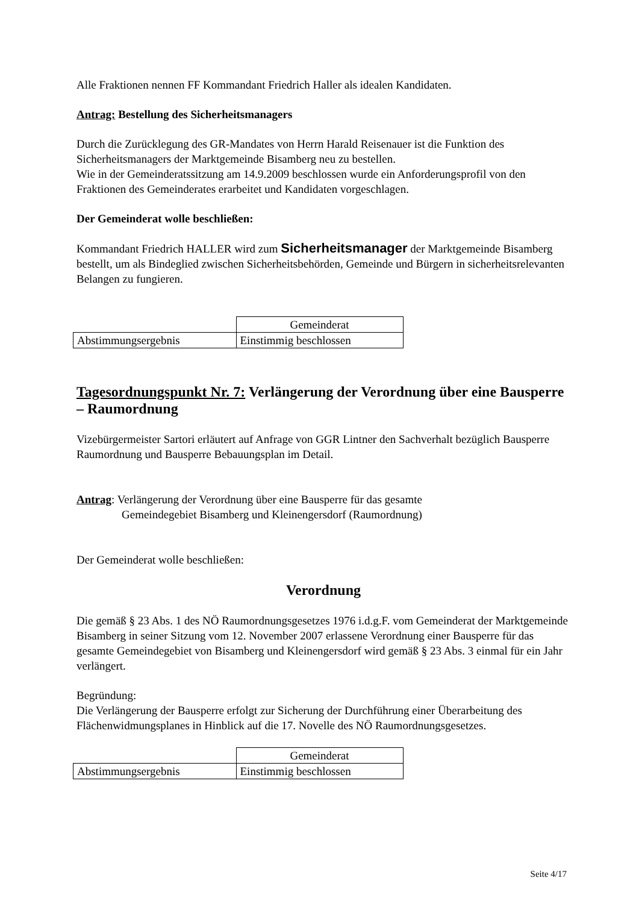Alle Fraktionen nennen FF Kommandant Friedrich Haller als idealen Kandidaten.
Antrag: Bestellung des Sicherheitsmanagers
Durch die Zurücklegung des GR-Mandates von Herrn Harald Reisenauer ist die Funktion des Sicherheitsmanagers der Marktgemeinde Bisamberg neu zu bestellen.
Wie in der Gemeinderatssitzung am 14.9.2009 beschlossen wurde ein Anforderungsprofil von den Fraktionen des Gemeinderates erarbeitet und Kandidaten vorgeschlagen.
Der Gemeinderat wolle beschließen:
Kommandant Friedrich HALLER wird zum Sicherheitsmanager der Marktgemeinde Bisamberg bestellt, um als Bindeglied zwischen Sicherheitsbehörden, Gemeinde und Bürgern in sicherheitsrelevanten Belangen zu fungieren.
| | Gemeinderat |
| Abstimmungsergebnis | Einstimmig beschlossen |
Tagesordnungspunkt Nr. 7: Verlängerung der Verordnung über eine Bausperre – Raumordnung
Vizebürgermeister Sartori erläutert auf Anfrage von GGR Lintner den Sachverhalt bezüglich Bausperre Raumordnung und Bausperre Bebauungsplan im Detail.
Antrag: Verlängerung der Verordnung über eine Bausperre für das gesamte
Gemeindegebiet Bisamberg und Kleinengersdorf (Raumordnung)
Der Gemeinderat wolle beschließen:
Verordnung
Die gemäß § 23 Abs. 1 des NÖ Raumordnungsgesetzes 1976 i.d.g.F. vom Gemeinderat der Marktgemeinde Bisamberg in seiner Sitzung vom 12. November 2007 erlassene Verordnung einer Bausperre für das gesamte Gemeindegebiet von Bisamberg und Kleinengersdorf wird gemäß § 23 Abs. 3 einmal für ein Jahr verlängert.
Begründung:
Die Verlängerung der Bausperre erfolgt zur Sicherung der Durchführung einer Überarbeitung des Flächenwidmungsplanes in Hinblick auf die 17. Novelle des NÖ Raumordnungsgesetzes.
| | Gemeinderat |
| Abstimmungsergebnis | Einstimmig beschlossen |
Seite 4/17